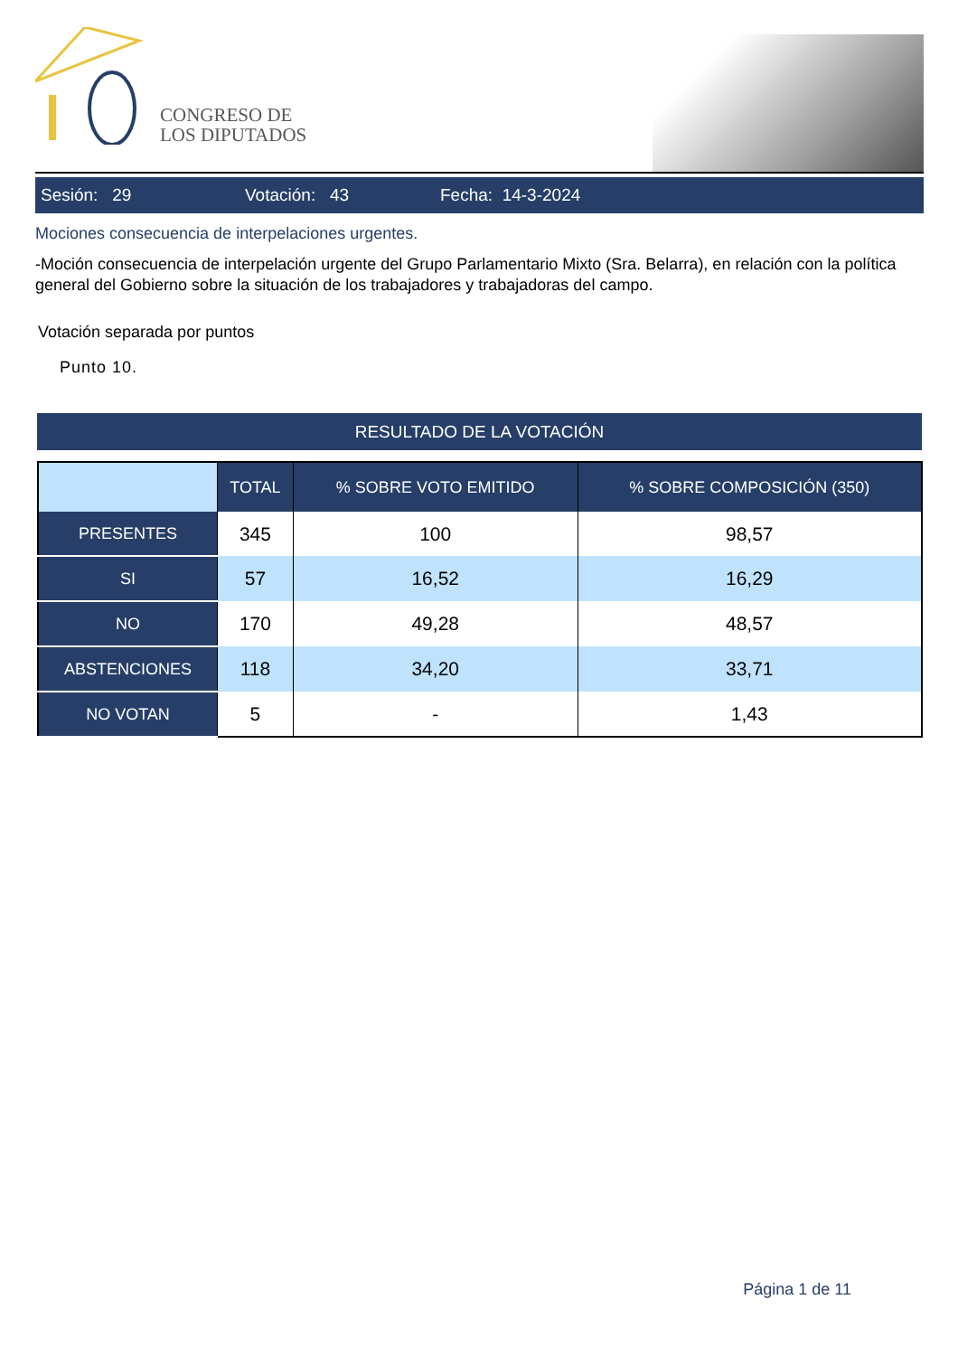CONGRESO DE
LOS DIPUTADOS
Sesión: 29 Votación: 43 Fecha: 14-3-2024
Mociones consecuencia de interpelaciones urgentes.
-Moción consecuencia de interpelación urgente del Grupo Parlamentario Mixto (Sra. Belarra), en relación con la política general del Gobierno sobre la situación de los trabajadores y trabajadoras del campo.
Votación separada por puntos
Punto 10.
RESULTADO DE LA VOTACIÓN
| | TOTAL | % SOBRE VOTO EMITIDO | % SOBRE COMPOSICIÓN (350) |
| --- | --- | --- | --- |
| PRESENTES | 345 | 100 | 98,57 |
| SI | 57 | 16,52 | 16,29 |
| NO | 170 | 49,28 | 48,57 |
| ABSTENCIONES | 118 | 34,20 | 33,71 |
| NO VOTAN | 5 | - | 1,43 |
Página 1 de 11